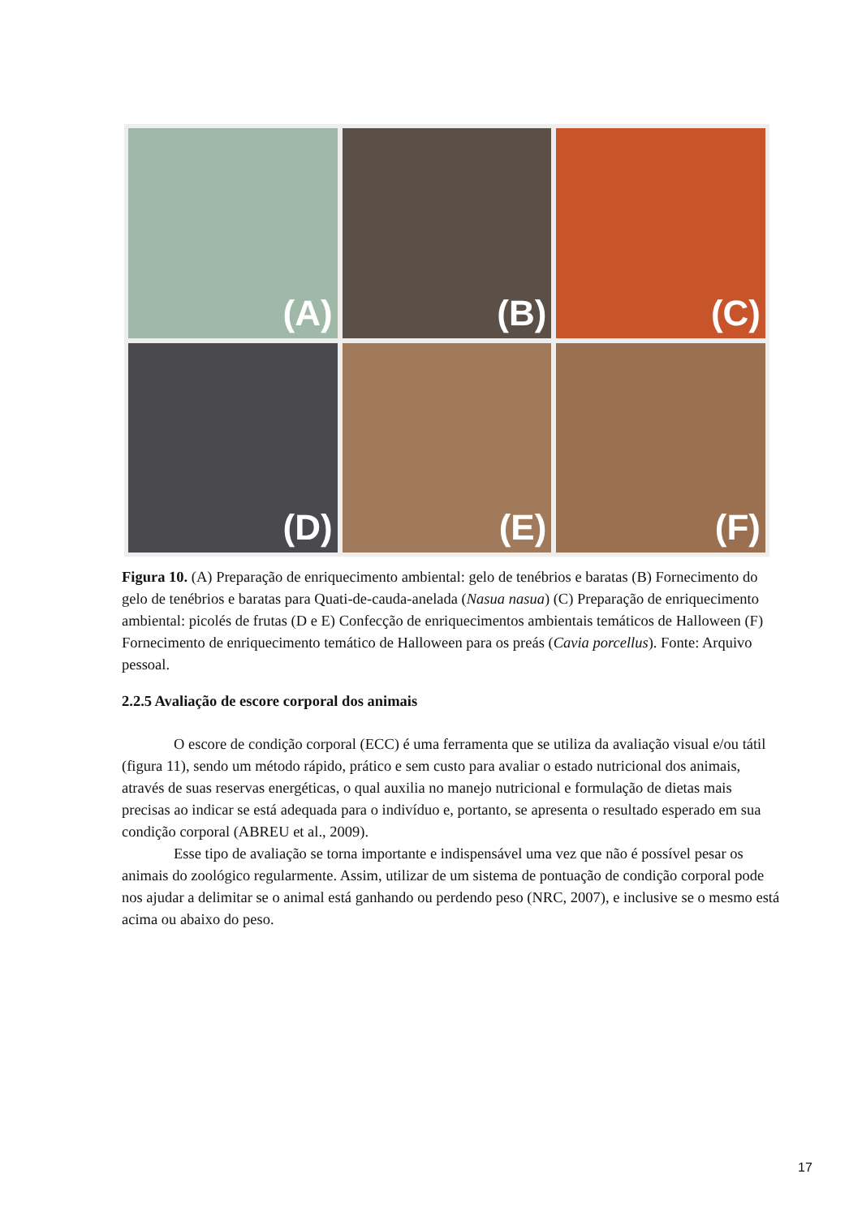(A)
(B)
(C)
(D)
(E)
(F)
Figura 10. (A) Preparação de enriquecimento ambiental: gelo de tenébrios e baratas (B) Fornecimento do gelo de tenébrios e baratas para Quati-de-cauda-anelada (Nasua nasua) (C) Preparação de enriquecimento ambiental: picolés de frutas (D e E) Confecção de enriquecimentos ambientais temáticos de Halloween (F) Fornecimento de enriquecimento temático de Halloween para os preás (Cavia porcellus). Fonte: Arquivo pessoal.
2.2.5 Avaliação de escore corporal dos animais
O escore de condição corporal (ECC) é uma ferramenta que se utiliza da avaliação visual e/ou tátil (figura 11), sendo um método rápido, prático e sem custo para avaliar o estado nutricional dos animais, através de suas reservas energéticas, o qual auxilia no manejo nutricional e formulação de dietas mais precisas ao indicar se está adequada para o indivíduo e, portanto, se apresenta o resultado esperado em sua condição corporal (ABREU et al., 2009).
Esse tipo de avaliação se torna importante e indispensável uma vez que não é possível pesar os animais do zoológico regularmente. Assim, utilizar de um sistema de pontuação de condição corporal pode nos ajudar a delimitar se o animal está ganhando ou perdendo peso (NRC, 2007), e inclusive se o mesmo está acima ou abaixo do peso.
17